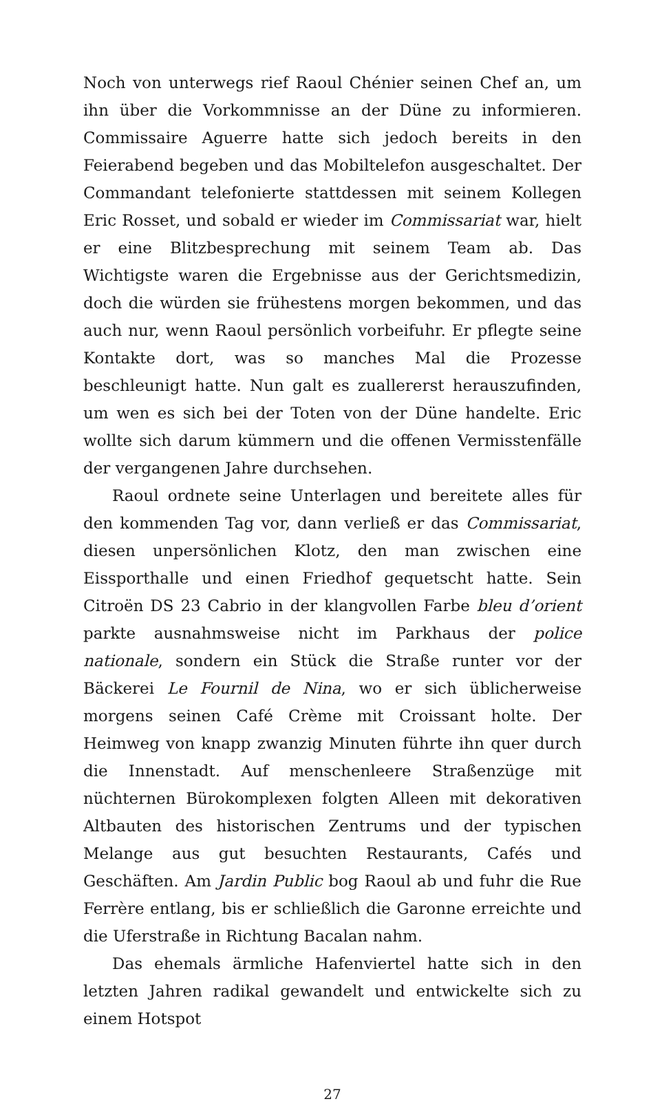Noch von unterwegs rief Raoul Chénier seinen Chef an, um ihn über die Vorkommnisse an der Düne zu informieren. Commissaire Aguerre hatte sich jedoch bereits in den Feierabend begeben und das Mobiltelefon ausgeschaltet. Der Commandant telefonierte stattdessen mit seinem Kollegen Eric Rosset, und sobald er wieder im Commissariat war, hielt er eine Blitzbesprechung mit seinem Team ab. Das Wichtigste waren die Ergebnisse aus der Gerichtsmedizin, doch die würden sie frühestens morgen bekommen, und das auch nur, wenn Raoul persönlich vorbeifuhr. Er pflegte seine Kontakte dort, was so manches Mal die Prozesse beschleunigt hatte. Nun galt es zuallererst herauszufinden, um wen es sich bei der Toten von der Düne handelte. Eric wollte sich darum kümmern und die offenen Vermisstenfälle der vergangenen Jahre durchsehen.
Raoul ordnete seine Unterlagen und bereitete alles für den kommenden Tag vor, dann verließ er das Commissariat, diesen unpersönlichen Klotz, den man zwischen eine Eissporthalle und einen Friedhof gequetscht hatte. Sein Citroën DS 23 Cabrio in der klangvollen Farbe bleu d’orient parkte ausnahmsweise nicht im Parkhaus der police nationale, sondern ein Stück die Straße runter vor der Bäckerei Le Fournil de Nina, wo er sich üblicherweise morgens seinen Café Crème mit Croissant holte. Der Heimweg von knapp zwanzig Minuten führte ihn quer durch die Innenstadt. Auf menschenleere Straßenzüge mit nüchternen Bürokomplexen folgten Alleen mit dekorativen Altbauten des historischen Zentrums und der typischen Melange aus gut besuchten Restaurants, Cafés und Geschäften. Am Jardin Public bog Raoul ab und fuhr die Rue Ferrère entlang, bis er schließlich die Garonne erreichte und die Uferstraße in Richtung Bacalan nahm.
Das ehemals ärmliche Hafenviertel hatte sich in den letzten Jahren radikal gewandelt und entwickelte sich zu einem Hotspot
27